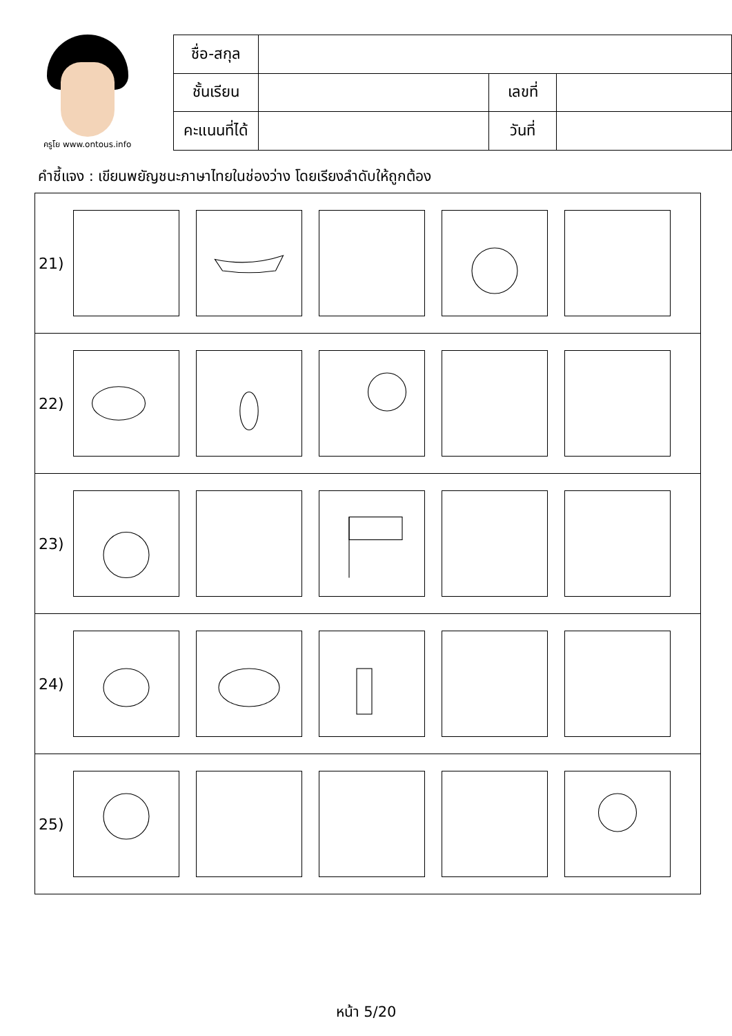ครูโย www.ontous.info
| ชื่อ-สกุล | | | |
| ชั้นเรียน | | เลขที่ | |
| คะแนนที่ได้ | | วันที่ | |
คำชี้แจง : เขียนพยัญชนะภาษาไทยในช่องว่าง โดยเรียงลำดับให้ถูกต้อง
| 21) |
| 22) |
| 23) |
| 24) |
| 25) |
หน้า 5/20